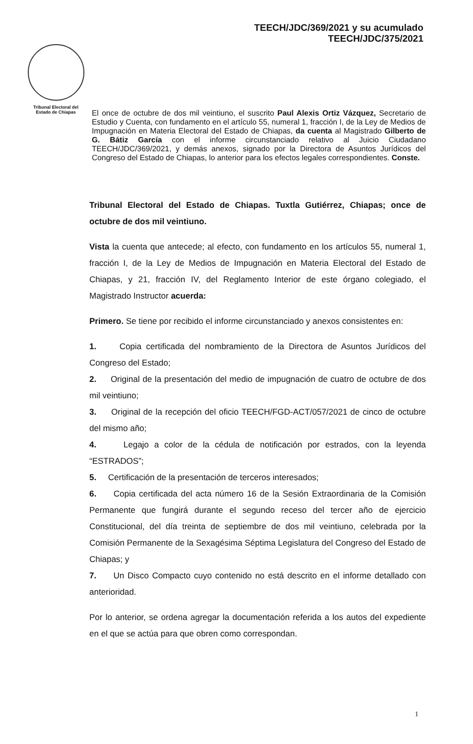TEECH/JDC/369/2021 y su acumulado
TEECH/JDC/375/2021
Tribunal Electoral del
Estado de Chiapas
El once de octubre de dos mil veintiuno, el suscrito Paul Alexis Ortiz Vázquez, Secretario de Estudio y Cuenta, con fundamento en el artículo 55, numeral 1, fracción I, de la Ley de Medios de Impugnación en Materia Electoral del Estado de Chiapas, da cuenta al Magistrado Gilberto de G. Bátiz García con el informe circunstanciado relativo al Juicio Ciudadano TEECH/JDC/369/2021, y demás anexos, signado por la Directora de Asuntos Jurídicos del Congreso del Estado de Chiapas, lo anterior para los efectos legales correspondientes. Conste.
Tribunal Electoral del Estado de Chiapas. Tuxtla Gutiérrez, Chiapas; once de octubre de dos mil veintiuno.
Vista la cuenta que antecede; al efecto, con fundamento en los artículos 55, numeral 1, fracción I, de la Ley de Medios de Impugnación en Materia Electoral del Estado de Chiapas, y 21, fracción IV, del Reglamento Interior de este órgano colegiado, el Magistrado Instructor acuerda:
Primero. Se tiene por recibido el informe circunstanciado y anexos consistentes en:
1. Copia certificada del nombramiento de la Directora de Asuntos Jurídicos del Congreso del Estado;
2. Original de la presentación del medio de impugnación de cuatro de octubre de dos mil veintiuno;
3. Original de la recepción del oficio TEECH/FGD-ACT/057/2021 de cinco de octubre del mismo año;
4. Legajo a color de la cédula de notificación por estrados, con la leyenda “ESTRADOS”;
5. Certificación de la presentación de terceros interesados;
6. Copia certificada del acta número 16 de la Sesión Extraordinaria de la Comisión Permanente que fungirá durante el segundo receso del tercer año de ejercicio Constitucional, del día treinta de septiembre de dos mil veintiuno, celebrada por la Comisión Permanente de la Sexagésima Séptima Legislatura del Congreso del Estado de Chiapas; y
7. Un Disco Compacto cuyo contenido no está descrito en el informe detallado con anterioridad.
Por lo anterior, se ordena agregar la documentación referida a los autos del expediente en el que se actúa para que obren como correspondan.
1